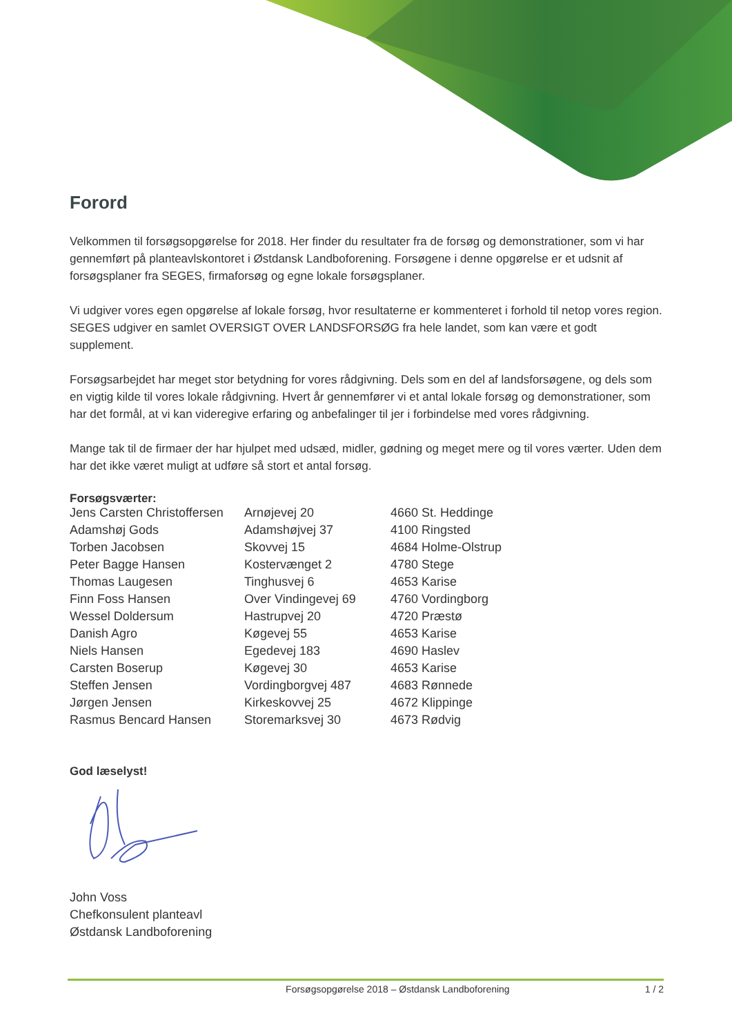Forord
Velkommen til forsøgsopgørelse for 2018. Her finder du resultater fra de forsøg og demonstrationer, som vi har gennemført på planteavlskontoret i Østdansk Landboforening. Forsøgene i denne opgørelse er et udsnit af forsøgsplaner fra SEGES, firmaforsøg og egne lokale forsøgsplaner.
Vi udgiver vores egen opgørelse af lokale forsøg, hvor resultaterne er kommenteret i forhold til netop vores region. SEGES udgiver en samlet OVERSIGT OVER LANDSFORSØG fra hele landet, som kan være et godt supplement.
Forsøgsarbejdet har meget stor betydning for vores rådgivning. Dels som en del af landsforsøgene, og dels som en vigtig kilde til vores lokale rådgivning. Hvert år gennemfører vi et antal lokale forsøg og demonstrationer, som har det formål, at vi kan videregive erfaring og anbefalinger til jer i forbindelse med vores rådgivning.
Mange tak til de firmaer der har hjulpet med udsæd, midler, gødning og meget mere og til vores værter. Uden dem har det ikke været muligt at udføre så stort et antal forsøg.
Forsøgsværter:
| Jens Carsten Christoffersen | Arnøjevej 20 | 4660 St. Heddinge |
| Adamshøj Gods | Adamshøjvej 37 | 4100 Ringsted |
| Torben Jacobsen | Skovvej 15 | 4684 Holme-Olstrup |
| Peter Bagge Hansen | Kostervænget 2 | 4780 Stege |
| Thomas Laugesen | Tinghusvej 6 | 4653 Karise |
| Finn Foss Hansen | Over Vindingevej 69 | 4760 Vordingborg |
| Wessel Doldersum | Hastrupvej 20 | 4720 Præstø |
| Danish Agro | Køgevej 55 | 4653 Karise |
| Niels Hansen | Egedevej 183 | 4690 Haslev |
| Carsten Boserup | Køgevej 30 | 4653 Karise |
| Steffen Jensen | Vordingborgvej 487 | 4683 Rønnede |
| Jørgen Jensen | Kirkeskovvej 25 | 4672 Klippinge |
| Rasmus Bencard Hansen | Storemarksvej 30 | 4673 Rødvig |
God læselyst!
John Voss
Chefkonsulent planteavl
Østdansk Landboforening
Forsøgsopgørelse 2018 – Østdansk Landboforening 1 / 2